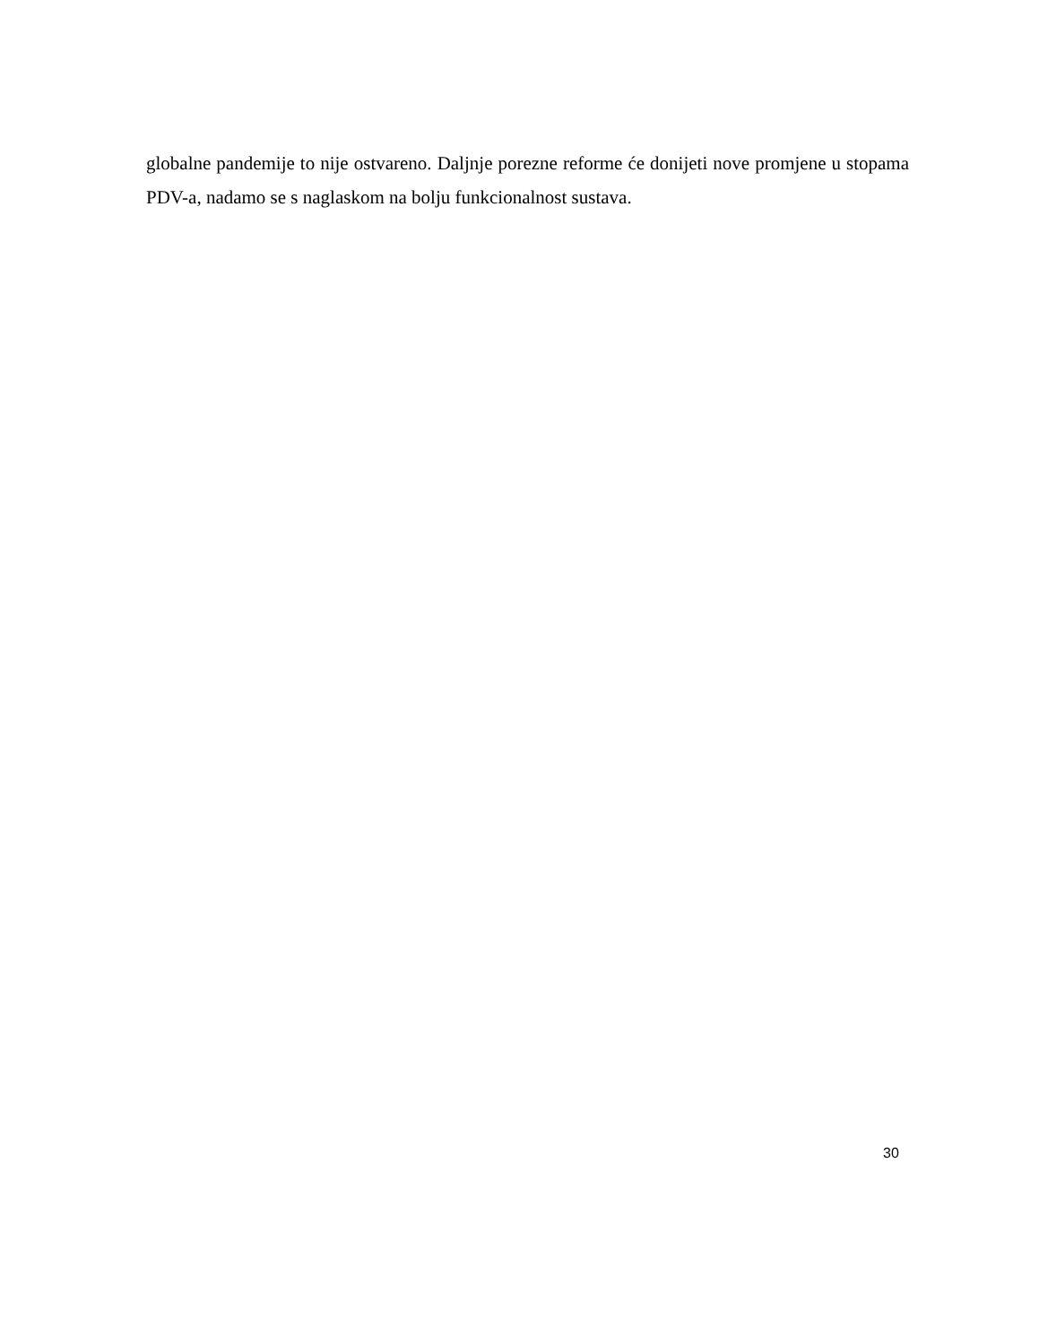globalne pandemije to nije ostvareno. Daljnje porezne reforme će donijeti nove promjene u stopama PDV-a, nadamo se s naglaskom na bolju funkcionalnost sustava.
30